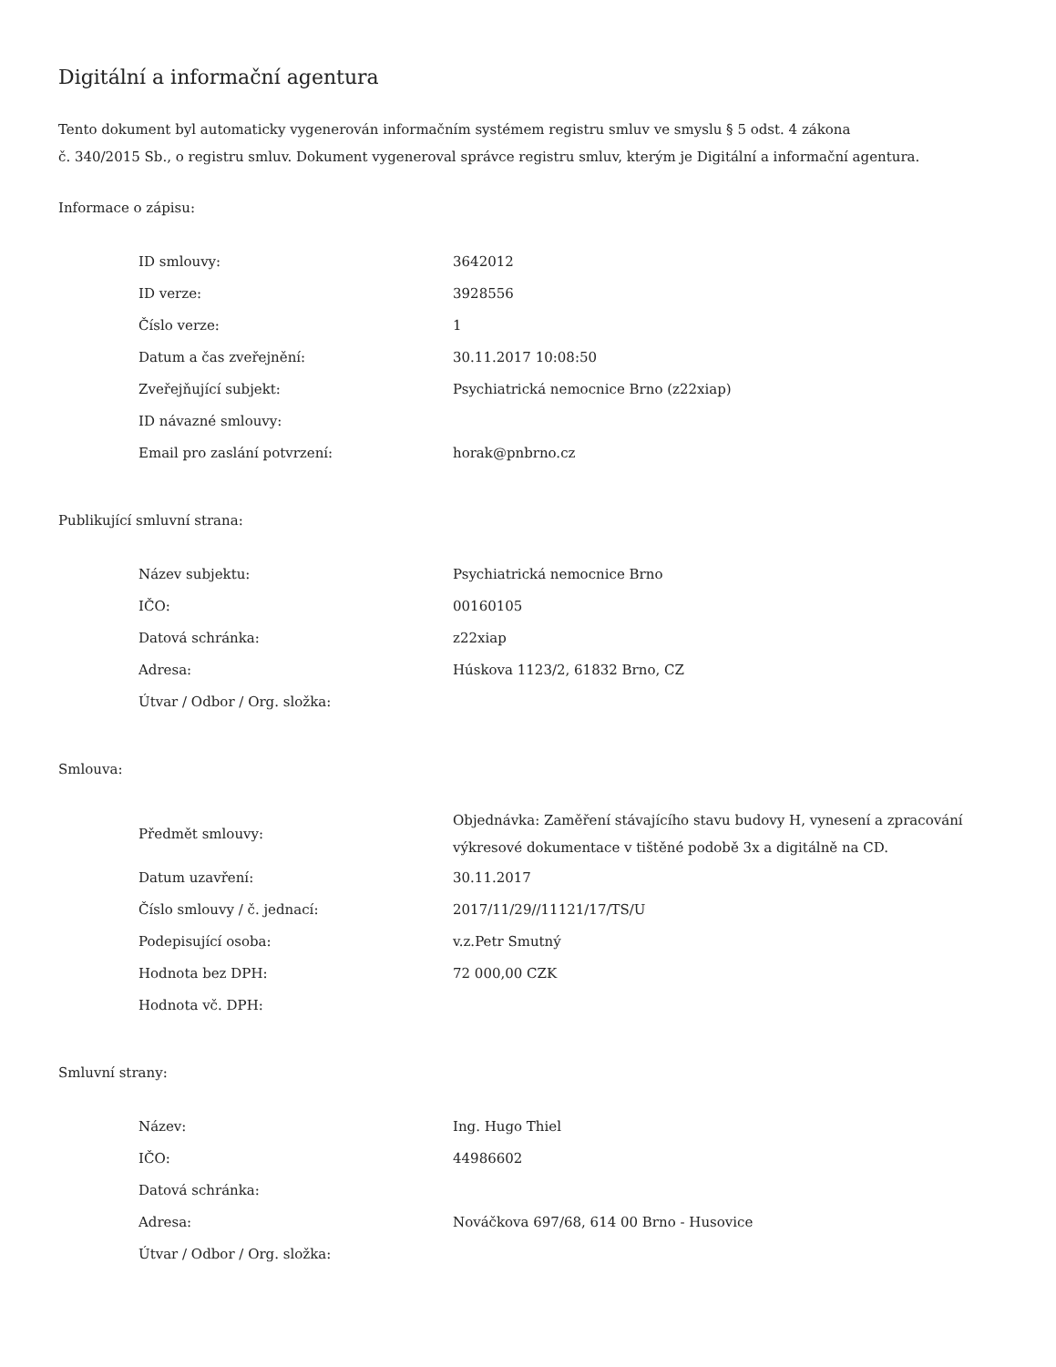Digitální a informační agentura
Tento dokument byl automaticky vygenerován informačním systémem registru smluv ve smyslu § 5 odst. 4 zákona
č. 340/2015 Sb., o registru smluv. Dokument vygeneroval správce registru smluv, kterým je Digitální a informační agentura.
Informace o zápisu:
| ID smlouvy: | 3642012 |
| ID verze: | 3928556 |
| Číslo verze: | 1 |
| Datum a čas zveřejnění: | 30.11.2017 10:08:50 |
| Zveřejňující subjekt: | Psychiatrická nemocnice Brno (z22xiap) |
| ID návazné smlouvy: | |
| Email pro zaslání potvrzení: | horak@pnbrno.cz |
Publikující smluvní strana:
| Název subjektu: | Psychiatrická nemocnice Brno |
| IČO: | 00160105 |
| Datová schránka: | z22xiap |
| Adresa: | Húskova 1123/2, 61832 Brno, CZ |
| Útvar / Odbor / Org. složka: | |
Smlouva:
| Předmět smlouvy: | Objednávka: Zaměření stávajícího stavu budovy H, vynesení a zpracování výkresové dokumentace v tištěné podobě 3x a digitálně na CD. |
| Datum uzavření: | 30.11.2017 |
| Číslo smlouvy / č. jednací: | 2017/11/29//11121/17/TS/U |
| Podepisující osoba: | v.z.Petr Smutný |
| Hodnota bez DPH: | 72 000,00 CZK |
| Hodnota vč. DPH: | |
Smluvní strany:
| Název: | Ing. Hugo Thiel |
| IČO: | 44986602 |
| Datová schránka: | |
| Adresa: | Nováčkova 697/68, 614 00 Brno - Husovice |
| Útvar / Odbor / Org. složka: | |